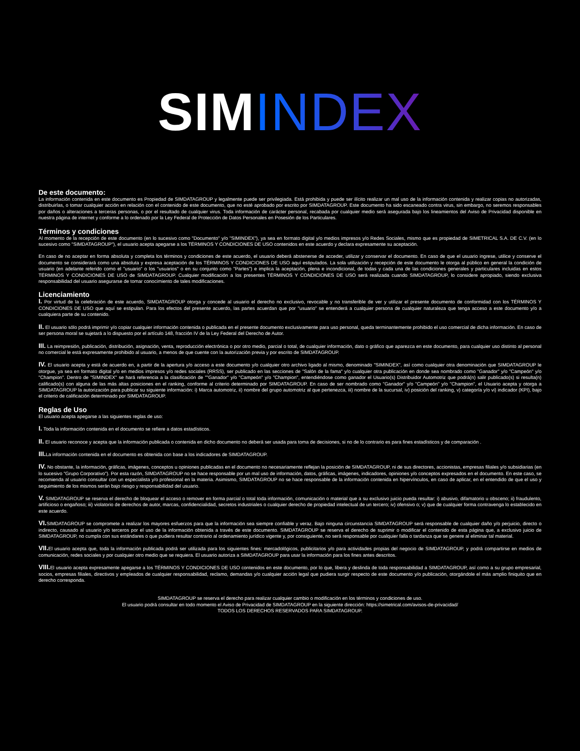SIMINDEX
De este documento:
La información contenida en este documento es Propiedad de SIMDATAGROUP y legalmente puede ser privilegiada. Está prohibida y puede ser ilícito realizar un mal uso de la información contenida y realizar copias no autorizadas, distribuirlas, o tomar cualquier acción en relación con el contenido de este documento, que no esté aprobado por escrito por SIMDATAGROUP. Este documento ha sido escaneado contra virus, sin embargo, no seremos responsables por daños o alteraciones a terceras personas, o por el resultado de cualquier virus. Toda información de carácter personal, recabada por cualquier medio será asegurada bajo los lineamientos del Aviso de Privacidad disponible en nuestra página de internet y conforme a lo ordenado por la Ley Federal de Protección de Datos Personales en Posesión de los Particulares.
Términos y condiciones
Al momento de la recepción de este documento (en lo sucesivo como "Documento" y/o "SIMINDEX"), ya sea en formato digital y/o medios impresos y/o Redes Sociales, mismo que es propiedad de SIMETRICAL S.A. DE C.V. (en lo sucesivo como "SIMDATAGROUP"), el usuario acepta apegarse a los TÉRMINOS Y CONDICIONES DE USO contenidos en este acuerdo y declara expresamente su aceptación.
En caso de no aceptar en forma absoluta y completa los términos y condiciones de este acuerdo, el usuario deberá abstenerse de acceder, utilizar y conservar el documento. En caso de que el usuario ingrese, utilice y conserve el documento se considerará como una absoluta y expresa aceptación de los TÉRMINOS Y CONDICIONES DE USO aquí estipulados. La sola utilización y recepción de este documento le otorga al público en general la condición de usuario (en adelante referido como el "usuario" o los "usuarios" o en su conjunto como "Partes") e implica la aceptación, plena e incondicional, de todas y cada una de las condiciones generales y particulares incluidas en estos TÉRMINOS Y CONDICIONES DE USO de SIMDATAGROUP. Cualquier modificación a los presentes TÉRMINOS Y CONDICIONES DE USO será realizada cuando SIMDATAGROUP, lo considere apropiado, siendo exclusiva responsabilidad del usuario asegurarse de tomar conocimiento de tales modificaciones.
Licenciamiento
I. Por virtud de la celebración de este acuerdo, SIMDATAGROUP otorga y concede al usuario el derecho no exclusivo, revocable y no transferible de ver y utilizar el presente documento de conformidad con los TÉRMINOS Y CONDICIONES DE USO que aquí se estipulan. Para los efectos del presente acuerdo, las partes acuerdan que por "usuario" se entenderá a cualquier persona de cualquier naturaleza que tenga acceso a este documento y/o a cualquiera parte de su contenido.
II. El usuario sólo podrá imprimir y/o copiar cualquier información contenida o publicada en el presente documento exclusivamente para uso personal, queda terminantemente prohibido el uso comercial de dicha información. En caso de ser persona moral se sujetará a lo dispuesto por el artículo 148, fracción IV de la Ley Federal del Derecho de Autor.
III. La reimpresión, publicación, distribución, asignación, venta, reproducción electrónica o por otro medio, parcial o total, de cualquier información, dato o gráfico que aparezca en este documento, para cualquier uso distinto al personal no comercial le está expresamente prohibido al usuario, a menos de que cuente con la autorización previa y por escrito de SIMDATAGROUP.
IV. El usuario acepta y está de acuerdo en, a partir de la apertura y/o acceso a este documento y/o cualquier otro archivo ligado al mismo, denominado "SIMINDEX", así como cualquier otra denominación que SIMDATAGROUP le otorgue, ya sea en formato digital y/o en medios impresos y/o redes sociales (RRSS), ser publicado en las secciones de "Salón de la fama" y/o cualquier otra publicación en donde sea nombrado como "Ganador" y/o "Campeón" y/o "Champion". Dentro de "SIMINDEX" se hará referencia a la clasificación de ""Ganador" y/o "Campeón" y/o "Champion", entendiéndose como ganador el Usuario(s) Distribuidor Automotriz que podrá(n) salir publicado(s) si resulta(n) calificado(s) con alguna de las más altas posiciones en el ranking, conforme al criterio determinado por SIMDATAGROUP. En caso de ser nombrado como "Ganador" y/o "Campeón" y/o "Champion", el Usuario acepta y otorga a SIMDATAGROUP la autorización para publicar su siguiente información: i) Marca automotriz, ii) nombre del grupo automotriz al que pertenezca, iii) nombre de la sucursal, iv) posición del ranking, v) categoría y/o vi) indicador (KPI), bajo el criterio de calificación determinado por SIMDATAGROUP.
Reglas de Uso
El usuario acepta apegarse a las siguientes reglas de uso:
I. Toda la información contenida en el documento se refiere a datos estadísticos.
II. El usuario reconoce y acepta que la información publicada o contenida en dicho documento no deberá ser usada para toma de decisiones, si no de lo contrario es para fines estadísticos y de comparación .
III. La información contenida en el documento es obtenida con base a los indicadores de SIMDATAGROUP.
IV. No obstante, la información, gráficas, imágenes, conceptos u opiniones publicadas en el documento no necesariamente reflejan la posición de SIMDATAGROUP, ni de sus directores, accionistas, empresas filiales y/o subsidiarias (en lo sucesivo "Grupo Corporativo"). Por esta razón, SIMDATAGROUP no se hace responsable por un mal uso de información, datos, gráficas, imágenes, indicadores, opiniones y/o conceptos expresados en el documento. En este caso, se recomienda al usuario consultar con un especialista y/o profesional en la materia. Asimismo, SIMDATAGROUP no se hace responsable de la información contenida en hipervínculos, en caso de aplicar, en el entendido de que el uso y seguimiento de los mismos serán bajo riesgo y responsabilidad del usuario.
V. SIMDATAGROUP se reserva el derecho de bloquear el acceso o remover en forma parcial o total toda información, comunicación o material que a su exclusivo juicio pueda resultar: i) abusivo, difamatorio u obsceno; ii) fraudulento, artificioso o engañoso; iii) violatorio de derechos de autor, marcas, confidencialidad, secretos industriales o cualquier derecho de propiedad intelectual de un tercero; iv) ofensivo o; v) que de cualquier forma contravenga lo establecido en este acuerdo.
VI. SIMDATAGROUP se compromete a realizar los mayores esfuerzos para que la información sea siempre confiable y veraz. Bajo ninguna circunstancia SIMDATAGROUP será responsable de cualquier daño y/o perjuicio, directo o indirecto, causado al usuario y/o terceros por el uso de la información obtenida a través de este documento. SIMDATAGROUP se reserva el derecho de suprimir o modificar el contenido de esta página que, a exclusivo juicio de SIMDATAGROUP, no cumpla con sus estándares o que pudiera resultar contrario al ordenamiento jurídico vigente y, por consiguiente, no será responsable por cualquier falla o tardanza que se genere al eliminar tal material.
VII. El usuario acepta que, toda la información publicada podrá ser utilizada para los siguientes fines: mercadológicos, publicitarios y/o para actividades propias del negocio de SIMDATAGROUP, y podrá compartirse en medios de comunicación, redes sociales y por cualquier otro medio que se requiera. El usuario autoriza a SIMDATAGROUP para usar la información para los fines antes descritos.
VIII. El usuario acepta expresamente apegarse a los TÉRMINOS Y CONDICIONES DE USO contenidos en este documento, por lo que, libera y deslinda de toda responsabilidad a SIMDATAGROUP, así como a su grupo empresarial, socios, empresas filiales, directivos y empleados de cualquier responsabilidad, reclamo, demandas y/o cualquier acción legal que pudiera surgir respecto de este documento y/o publicación, otorgándole el más amplio finiquito que en derecho corresponda.
SIMDATAGROUP se reserva el derecho para realizar cualquier cambio o modificación en los términos y condiciones de uso.
El usuario podrá consultar en todo momento el Aviso de Privacidad de SIMDATAGROUP en la siguiente dirección: https://simetrical.com/avisos-de-privacidad/
TODOS LOS DERECHOS RESERVADOS PARA SIMDATAGROUP.